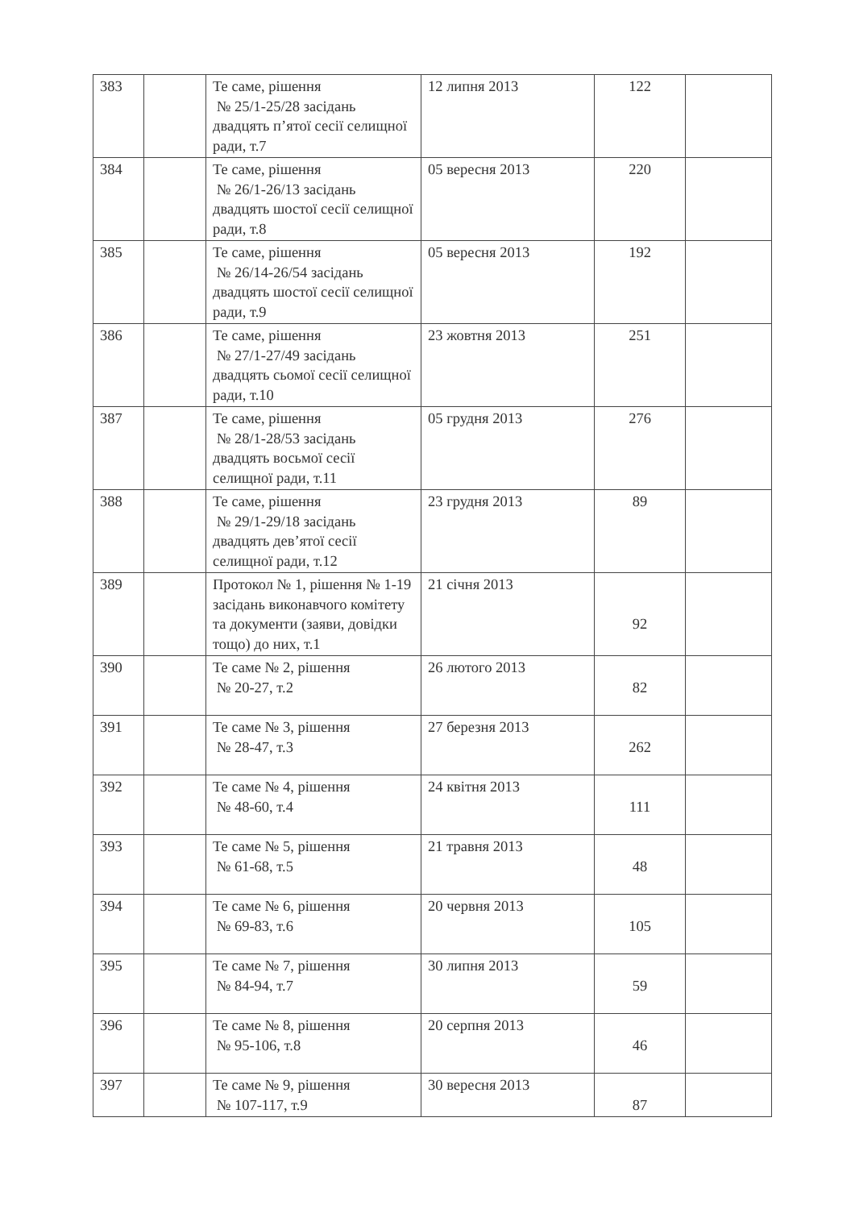| 383 | | Те саме, рішення № 25/1-25/28 засідань двадцять п’ятої сесії селищної ради, т.7 | 12 липня 2013 | 122 | |
| 384 | | Те саме, рішення № 26/1-26/13 засідань двадцять шостої сесії селищної ради, т.8 | 05 вересня 2013 | 220 | |
| 385 | | Те саме, рішення № 26/14-26/54 засідань двадцять шостої сесії селищної ради, т.9 | 05 вересня 2013 | 192 | |
| 386 | | Те саме, рішення № 27/1-27/49 засідань двадцять сьомої сесії селищної ради, т.10 | 23 жовтня 2013 | 251 | |
| 387 | | Те саме, рішення № 28/1-28/53 засідань двадцять восьмої сесії селищної ради, т.11 | 05 грудня 2013 | 276 | |
| 388 | | Те саме, рішення № 29/1-29/18 засідань двадцять дев’ятої сесії селищної ради, т.12 | 23 грудня 2013 | 89 | |
| 389 | | Протокол № 1, рішення № 1-19 засідань виконавчого комітету та документи (заяви, довідки тощо) до них, т.1 | 21 січня 2013 | 92 | |
| 390 | | Те саме № 2, рішення № 20-27, т.2 | 26 лютого 2013 | 82 | |
| 391 | | Те саме № 3, рішення № 28-47, т.3 | 27 березня 2013 | 262 | |
| 392 | | Те саме № 4, рішення № 48-60, т.4 | 24 квітня 2013 | 111 | |
| 393 | | Те саме № 5, рішення № 61-68, т.5 | 21 травня 2013 | 48 | |
| 394 | | Те саме № 6, рішення № 69-83, т.6 | 20 червня 2013 | 105 | |
| 395 | | Те саме № 7, рішення № 84-94, т.7 | 30 липня 2013 | 59 | |
| 396 | | Те саме № 8, рішення № 95-106, т.8 | 20 серпня 2013 | 46 | |
| 397 | | Те саме № 9, рішення № 107-117, т.9 | 30 вересня 2013 | 87 | |